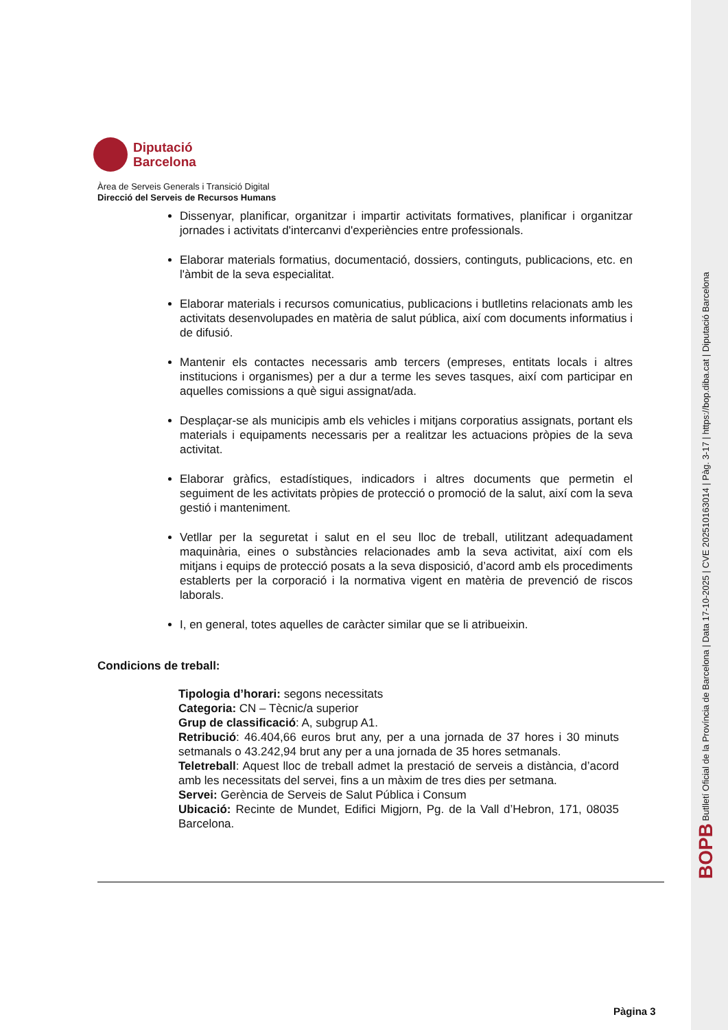Diputació
Barcelona
Àrea de Serveis Generals i Transició Digital
Direcció del Serveis de Recursos Humans
Dissenyar, planificar, organitzar i impartir activitats formatives, planificar i organitzar jornades i activitats d'intercanvi d'experiències entre professionals.
Elaborar materials formatius, documentació, dossiers, continguts, publicacions, etc. en l'àmbit de la seva especialitat.
Elaborar materials i recursos comunicatius, publicacions i butlletins relacionats amb les activitats desenvolupades en matèria de salut pública, així com documents informatius i de difusió.
Mantenir els contactes necessaris amb tercers (empreses, entitats locals i altres institucions i organismes) per a dur a terme les seves tasques, així com participar en aquelles comissions a què sigui assignat/ada.
Desplaçar-se als municipis amb els vehicles i mitjans corporatius assignats, portant els materials i equipaments necessaris per a realitzar les actuacions pròpies de la seva activitat.
Elaborar gràfics, estadístiques, indicadors i altres documents que permetin el seguiment de les activitats pròpies de protecció o promoció de la salut, així com la seva gestió i manteniment.
Vetllar per la seguretat i salut en el seu lloc de treball, utilitzant adequadament maquinària, eines o substàncies relacionades amb la seva activitat, així com els mitjans i equips de protecció posats a la seva disposició, d’acord amb els procediments establerts per la corporació i la normativa vigent en matèria de prevenció de riscos laborals.
I, en general, totes aquelles de caràcter similar que se li atribueixin.
Condicions de treball:
Tipologia d’horari: segons necessitats
Categoria: CN – Tècnic/a superior
Grup de classificació: A, subgrup A1.
Retribució: 46.404,66 euros brut any, per a una jornada de 37 hores i 30 minuts setmanals o 43.242,94 brut any per a una jornada de 35 hores setmanals.
Teletreball: Aquest lloc de treball admet la prestació de serveis a distància, d’acord amb les necessitats del servei, fins a un màxim de tres dies per setmana.
Servei: Gerència de Serveis de Salut Pública i Consum
Ubicació: Recinte de Mundet, Edifici Migjorn, Pg. de la Vall d’Hebron, 171, 08035 Barcelona.
Pàgina 3
BOPB Butlletí Oficial de la Província de Barcelona | Data 17-10-2025 | CVE 202510163014 | Pàg. 3-17 | https://bop.diba.cat | Diputació Barcelona